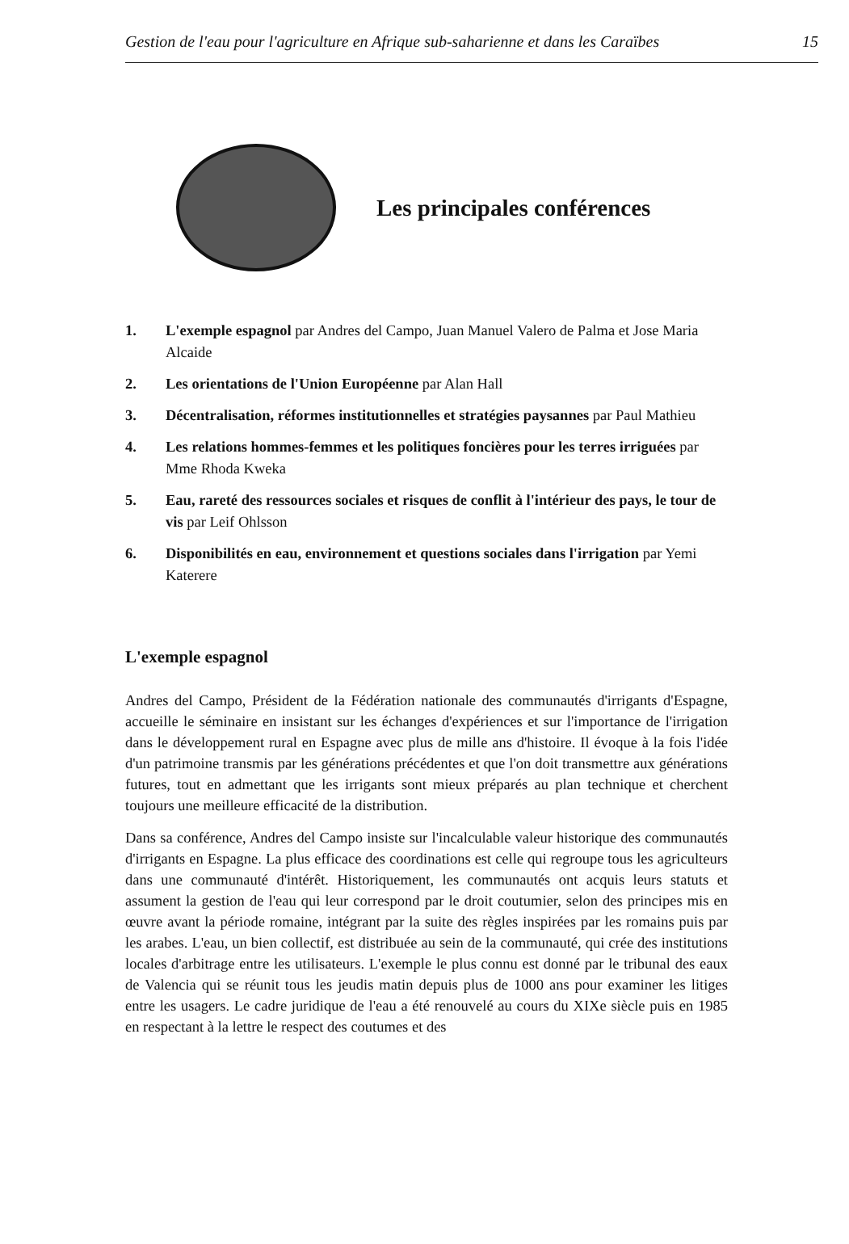Gestion de l'eau pour l'agriculture en Afrique sub-saharienne et dans les Caraïbes 15
Les principales conférences
1. L'exemple espagnol par Andres del Campo, Juan Manuel Valero de Palma et Jose Maria Alcaide
2. Les orientations de l'Union Européenne par Alan Hall
3. Décentralisation, réformes institutionnelles et stratégies paysannes par Paul Mathieu
4. Les relations hommes-femmes et les politiques foncières pour les terres irriguées par Mme Rhoda Kweka
5. Eau, rareté des ressources sociales et risques de conflit à l'intérieur des pays, le tour de vis par Leif Ohlsson
6. Disponibilités en eau, environnement et questions sociales dans l'irrigation par Yemi Katerere
L'exemple espagnol
Andres del Campo, Président de la Fédération nationale des communautés d'irrigants d'Espagne, accueille le séminaire en insistant sur les échanges d'expériences et sur l'importance de l'irrigation dans le développement rural en Espagne avec plus de mille ans d'histoire. Il évoque à la fois l'idée d'un patrimoine transmis par les générations précédentes et que l'on doit transmettre aux générations futures, tout en admettant que les irrigants sont mieux préparés au plan technique et cherchent toujours une meilleure efficacité de la distribution.
Dans sa conférence, Andres del Campo insiste sur l'incalculable valeur historique des communautés d'irrigants en Espagne. La plus efficace des coordinations est celle qui regroupe tous les agriculteurs dans une communauté d'intérêt. Historiquement, les communautés ont acquis leurs statuts et assument la gestion de l'eau qui leur correspond par le droit coutumier, selon des principes mis en œuvre avant la période romaine, intégrant par la suite des règles inspirées par les romains puis par les arabes. L'eau, un bien collectif, est distribuée au sein de la communauté, qui crée des institutions locales d'arbitrage entre les utilisateurs. L'exemple le plus connu est donné par le tribunal des eaux de Valencia qui se réunit tous les jeudis matin depuis plus de 1000 ans pour examiner les litiges entre les usagers. Le cadre juridique de l'eau a été renouvelé au cours du XIXe siècle puis en 1985 en respectant à la lettre le respect des coutumes et des